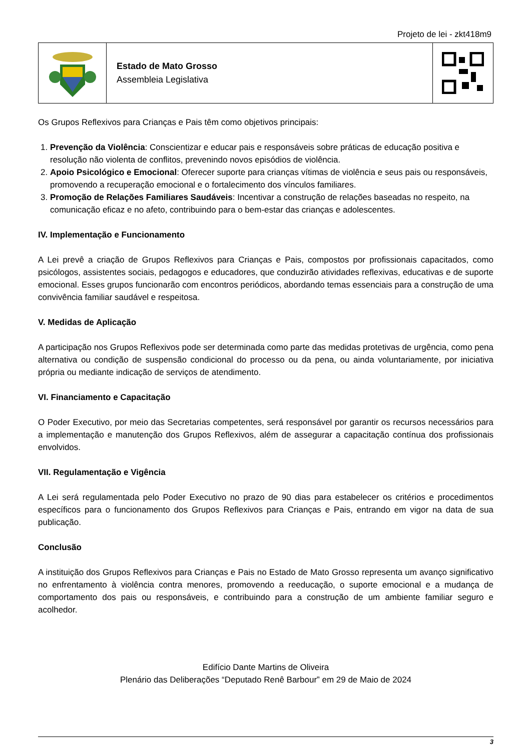Projeto de lei - zkt418m9
Estado de Mato Grosso
Assembleia Legislativa
Os Grupos Reflexivos para Crianças e Pais têm como objetivos principais:
1. Prevenção da Violência: Conscientizar e educar pais e responsáveis sobre práticas de educação positiva e resolução não violenta de conflitos, prevenindo novos episódios de violência.
2. Apoio Psicológico e Emocional: Oferecer suporte para crianças vítimas de violência e seus pais ou responsáveis, promovendo a recuperação emocional e o fortalecimento dos vínculos familiares.
3. Promoção de Relações Familiares Saudáveis: Incentivar a construção de relações baseadas no respeito, na comunicação eficaz e no afeto, contribuindo para o bem-estar das crianças e adolescentes.
IV. Implementação e Funcionamento
A Lei prevê a criação de Grupos Reflexivos para Crianças e Pais, compostos por profissionais capacitados, como psicólogos, assistentes sociais, pedagogos e educadores, que conduzirão atividades reflexivas, educativas e de suporte emocional. Esses grupos funcionarão com encontros periódicos, abordando temas essenciais para a construção de uma convivência familiar saudável e respeitosa.
V. Medidas de Aplicação
A participação nos Grupos Reflexivos pode ser determinada como parte das medidas protetivas de urgência, como pena alternativa ou condição de suspensão condicional do processo ou da pena, ou ainda voluntariamente, por iniciativa própria ou mediante indicação de serviços de atendimento.
VI. Financiamento e Capacitação
O Poder Executivo, por meio das Secretarias competentes, será responsável por garantir os recursos necessários para a implementação e manutenção dos Grupos Reflexivos, além de assegurar a capacitação contínua dos profissionais envolvidos.
VII. Regulamentação e Vigência
A Lei será regulamentada pelo Poder Executivo no prazo de 90 dias para estabelecer os critérios e procedimentos específicos para o funcionamento dos Grupos Reflexivos para Crianças e Pais, entrando em vigor na data de sua publicação.
Conclusão
A instituição dos Grupos Reflexivos para Crianças e Pais no Estado de Mato Grosso representa um avanço significativo no enfrentamento à violência contra menores, promovendo a reeducação, o suporte emocional e a mudança de comportamento dos pais ou responsáveis, e contribuindo para a construção de um ambiente familiar seguro e acolhedor.
Edifício Dante Martins de Oliveira
Plenário das Deliberações “Deputado Renê Barbour” em 29 de Maio de 2024
3